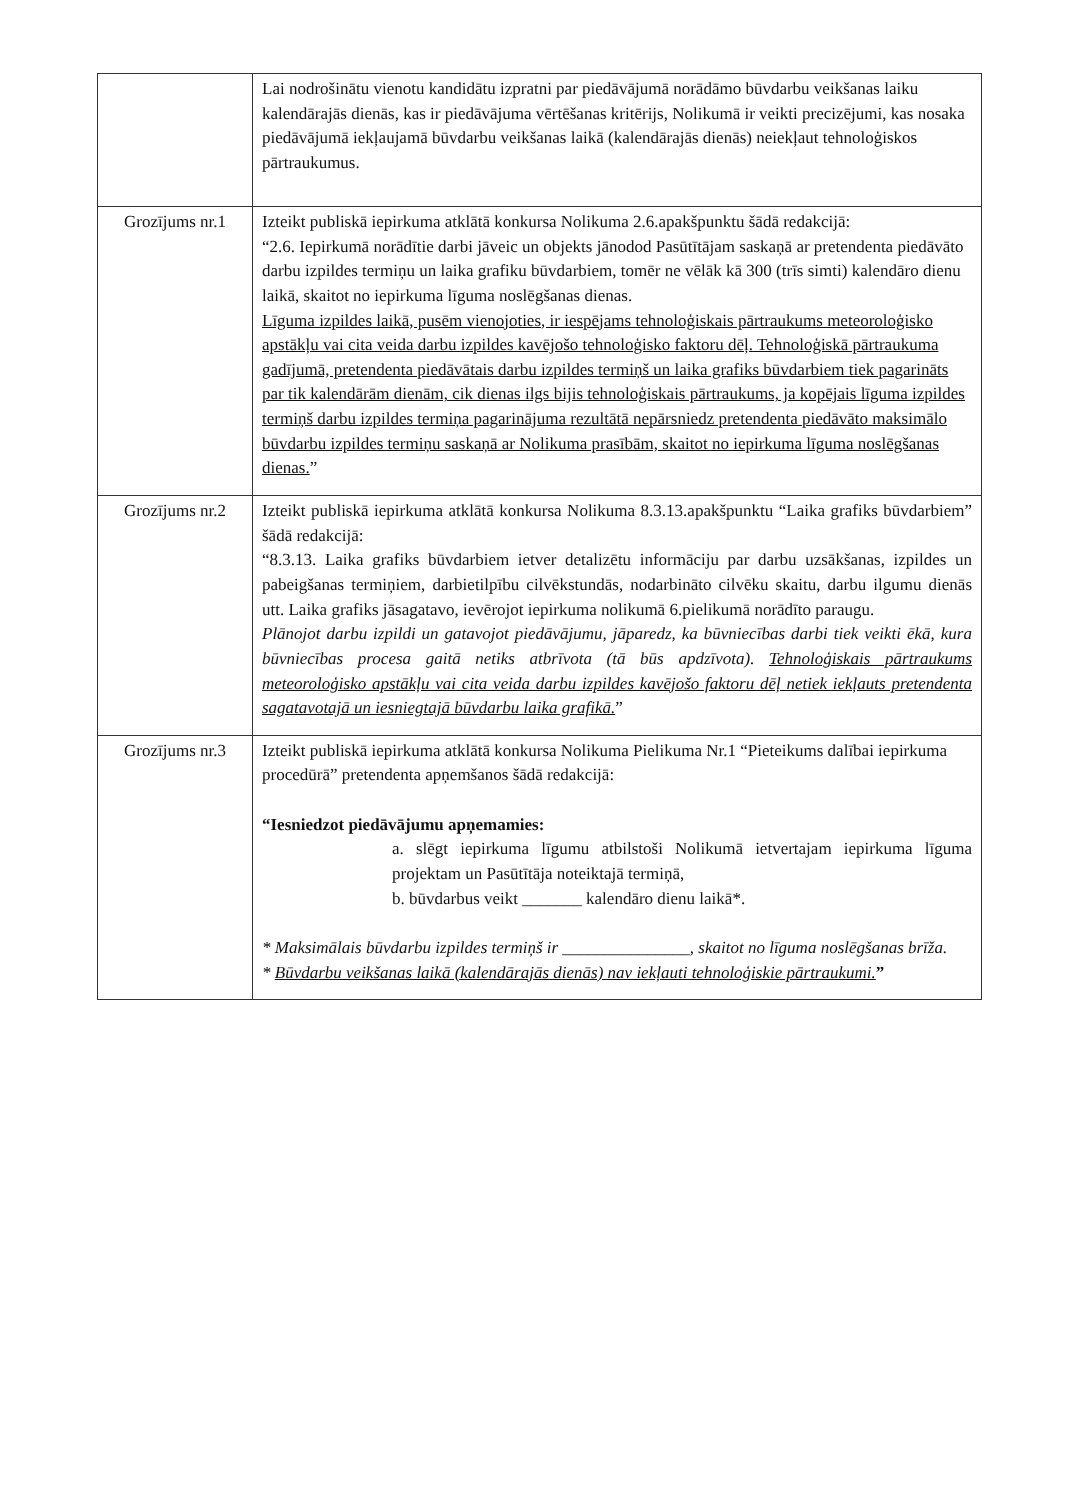| | Lai nodrošinātu vienotu kandidātu izpratni par piedāvājumā norādāmo būvdarbu veikšanas laiku kalendārajās dienās, kas ir piedāvājuma vērtēšanas kritērijs, Nolikumā ir veikti precizējumi, kas nosaka piedāvājumā iekļaujamā būvdarbu veikšanas laikā (kalendārajās dienās) neiekļaut tehnoloģiskos pārtraukumus. |
| Grozījums nr.1 | Izteikt publiskā iepirkuma atklātā konkursa Nolikuma 2.6.apakšpunktu šādā redakcijā: “2.6. Iepirkumā norādītie darbi jāveic un objekts jānodod Pasūtītājam saskaņā ar pretendenta piedāvāto darbu izpildes termiņu un laika grafiku būvdarbiem, tomēr ne vēlāk kā 300 (trīs simti) kalendāro dienu laikā, skaitot no iepirkuma līguma noslēgšanas dienas. Līguma izpildes laikā, pusēm vienojoties, ir iespējams tehnoloģiskais pārtraukums meteoroloģisko apstākļu vai cita veida darbu izpildes kavējošo tehnoloģisko faktoru dēļ. Tehnoloģiskā pārtraukuma gadījumā, pretendenta piedāvātais darbu izpildes termiņš un laika grafiks būvdarbiem tiek pagarināts par tik kalendārām dienām, cik dienas ilgs bijis tehnoloģiskais pārtraukums, ja kopējais līguma izpildes termiņš darbu izpildes termiņa pagarinājuma rezultātā nepārsniedz pretendenta piedāvāto maksimālo būvdarbu izpildes termiņu saskaņā ar Nolikuma prasībām, skaitot no iepirkuma līguma noslēgšanas dienas. ” |
| Grozījums nr.2 | Izteikt publiskā iepirkuma atklātā konkursa Nolikuma 8.3.13.apakšpunktu “Laika grafiks būvdarbiem” šādā redakcijā: “8.3.13. Laika grafiks būvdarbiem ietver detalizētu informāciju par darbu uzsākšanas, izpildes un pabeigšanas termiņiem, darbietilpību cilvēkstundās, nodarbināto cilvēku skaitu, darbu ilgumu dienās utt. Laika grafiks jāsagatavo, ievērojot iepirkuma nolikumā 6.pielikumā norādīto paraugu. Plānojot darbu izpildi un gatavojot piedāvājumu, jāparedz, ka būvniecības darbi tiek veikti ēkā, kura būvniecības procesa gaitā netiks atbrīvota (tā būs apdzīvota). Tehnoloģiskais pārtraukums meteoroloģisko apstākļu vai cita veida darbu izpildes kavējošo faktoru dēļ netiek iekļauts pretendenta sagatavotajā un iesniegtajā būvdarbu laika grafikā. ” |
| Grozījums nr.3 | Izteikt publiskā iepirkuma atklātā konkursa Nolikuma Pielikuma Nr.1 “Pieteikums dalībai iepirkuma procedūrā” pretendenta apņemšanos šādā redakcijā: “Iesniedzot piedāvājumu apņemamies: a. slēgt iepirkuma līgumu atbilstoši Nolikumā ietvertajam iepirkuma līguma projektam un Pasūtītāja noteiktajā termiņā, b. būvdarbus veikt _______ kalendāro dienu laikā*. * Maksimālais būvdarbu izpildes termiņš ir _______________, skaitot no līguma noslēgšanas brīža. * Būvdarbu veikšanas laikā (kalendārajās dienās) nav iekļauti tehnoloģiskie pārtraukumi. ” |